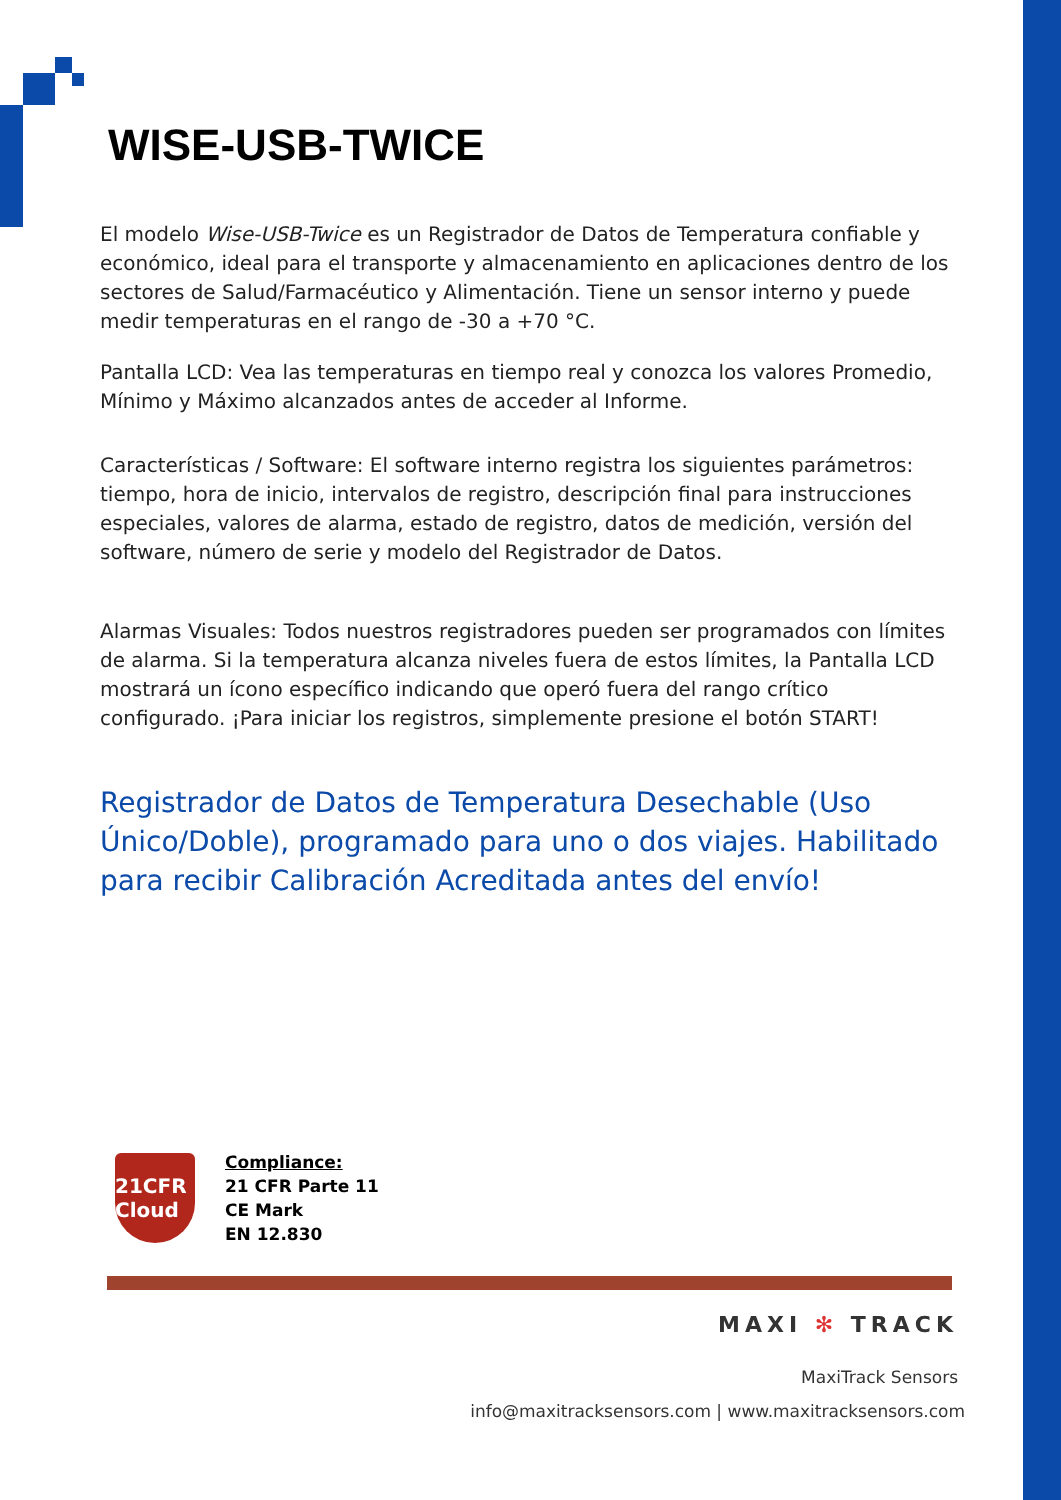WISE-USB-TWICE
El modelo Wise-USB-Twice es un Registrador de Datos de Temperatura confiable y económico, ideal para el transporte y almacenamiento en aplicaciones dentro de los sectores de Salud/Farmacéutico y Alimentación. Tiene un sensor interno y puede medir temperaturas en el rango de -30 a +70 °C.
Pantalla LCD: Vea las temperaturas en tiempo real y conozca los valores Promedio, Mínimo y Máximo alcanzados antes de acceder al Informe.
Características / Software: El software interno registra los siguientes parámetros: tiempo, hora de inicio, intervalos de registro, descripción final para instrucciones especiales, valores de alarma, estado de registro, datos de medición, versión del software, número de serie y modelo del Registrador de Datos.
Alarmas Visuales: Todos nuestros registradores pueden ser programados con límites de alarma. Si la temperatura alcanza niveles fuera de estos límites, la Pantalla LCD mostrará un ícono específico indicando que operó fuera del rango crítico configurado. ¡Para iniciar los registros, simplemente presione el botón START!
Registrador de Datos de Temperatura Desechable (Uso Único/Doble), programado para uno o dos viajes. Habilitado para recibir Calibración Acreditada antes del envío!
21CFR Cloud
Compliance:
21 CFR Parte 11
CE Mark
EN 12.830
MAXI ✻ TRACK
MaxiTrack Sensors
info@maxitracksensors.com | www.maxitracksensors.com